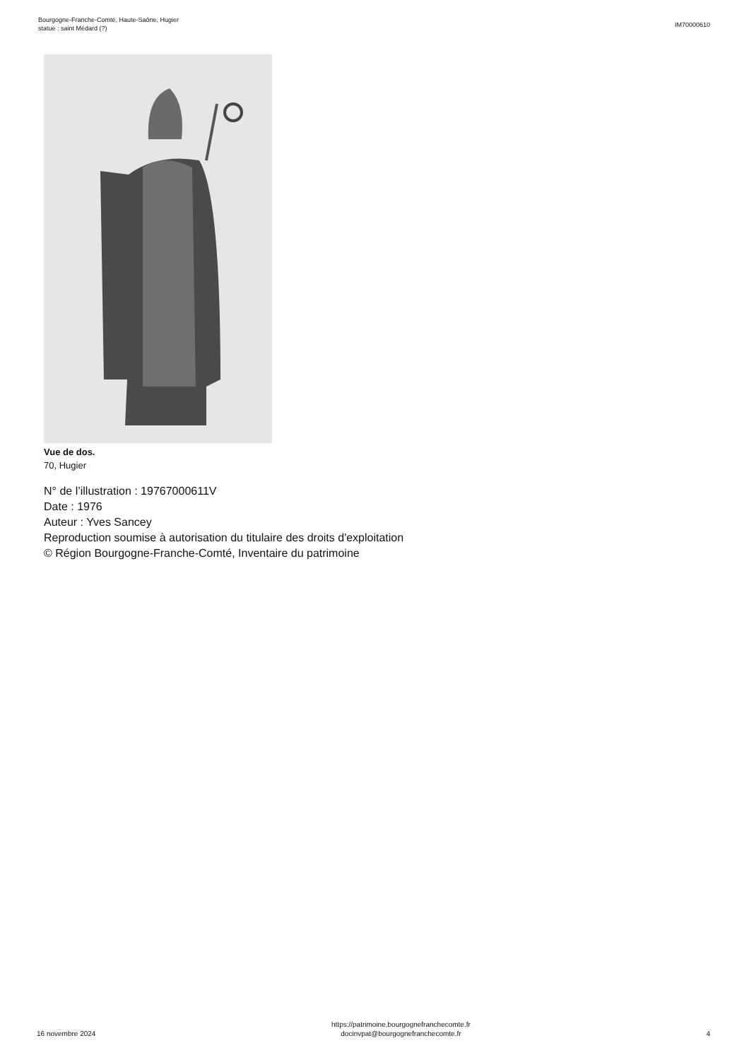Bourgogne-Franche-Comté, Haute-Saône, Hugier
statue : saint Médard (?)
IM70000610
Vue de dos.
70, Hugier
N° de l’illustration : 19767000611V
Date : 1976
Auteur : Yves Sancey
Reproduction soumise à autorisation du titulaire des droits d'exploitation
© Région Bourgogne-Franche-Comté, Inventaire du patrimoine
16 novembre 2024
https://patrimoine.bourgognefranchecomte.fr
docinvpat@bourgognefranchecomte.fr
4